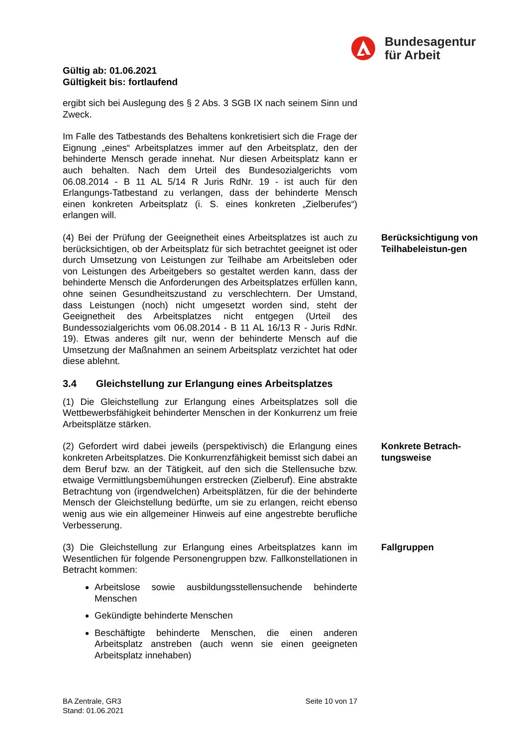Bundesagentur
für Arbeit
Gültig ab: 01.06.2021
Gültigkeit bis: fortlaufend
ergibt sich bei Auslegung des § 2 Abs. 3 SGB IX nach seinem Sinn und Zweck.
Im Falle des Tatbestands des Behaltens konkretisiert sich die Frage der Eignung „eines“ Arbeitsplatzes immer auf den Arbeitsplatz, den der behinderte Mensch gerade innehat. Nur diesen Arbeitsplatz kann er auch behalten. Nach dem Urteil des Bundesozialgerichts vom 06.08.2014 - B 11 AL 5/14 R Juris RdNr. 19 - ist auch für den Erlangungs-Tatbestand zu verlangen, dass der behinderte Mensch einen konkreten Arbeitsplatz (i. S. eines konkreten „Zielberufes“) erlangen will.
(4) Bei der Prüfung der Geeignetheit eines Arbeitsplatzes ist auch zu berücksichtigen, ob der Arbeitsplatz für sich betrachtet geeignet ist oder durch Umsetzung von Leistungen zur Teilhabe am Arbeitsleben oder von Leistungen des Arbeitgebers so gestaltet werden kann, dass der behinderte Mensch die Anforderungen des Arbeitsplatzes erfüllen kann, ohne seinen Gesundheitszustand zu verschlechtern. Der Umstand, dass Leistungen (noch) nicht umgesetzt worden sind, steht der Geeignetheit des Arbeitsplatzes nicht entgegen (Urteil des Bundessozialgerichts vom 06.08.2014 - B 11 AL 16/13 R - Juris RdNr. 19). Etwas anderes gilt nur, wenn der behinderte Mensch auf die Umsetzung der Maßnahmen an seinem Arbeitsplatz verzichtet hat oder diese ablehnt.
Berücksichtigung von Teilhabeleistun-gen
3.4 Gleichstellung zur Erlangung eines Arbeitsplatzes
(1) Die Gleichstellung zur Erlangung eines Arbeitsplatzes soll die Wettbewerbsfähigkeit behinderter Menschen in der Konkurrenz um freie Arbeitsplätze stärken.
(2) Gefordert wird dabei jeweils (perspektivisch) die Erlangung eines konkreten Arbeitsplatzes. Die Konkurrenzfähigkeit bemisst sich dabei an dem Beruf bzw. an der Tätigkeit, auf den sich die Stellensuche bzw. etwaige Vermittlungsbemühungen erstrecken (Zielberuf). Eine abstrakte Betrachtung von (irgendwelchen) Arbeitsplätzen, für die der behinderte Mensch der Gleichstellung bedürfte, um sie zu erlangen, reicht ebenso wenig aus wie ein allgemeiner Hinweis auf eine angestrebte berufliche Verbesserung.
Konkrete Betrach-tungsweise
(3) Die Gleichstellung zur Erlangung eines Arbeitsplatzes kann im Wesentlichen für folgende Personengruppen bzw. Fallkonstellationen in Betracht kommen:
Fallgruppen
Arbeitslose sowie ausbildungsstellensuchende behinderte Menschen
Gekündigte behinderte Menschen
Beschäftigte behinderte Menschen, die einen anderen Arbeitsplatz anstreben (auch wenn sie einen geeigneten Arbeitsplatz innehaben)
BA Zentrale, GR3
Stand: 01.06.2021
Seite 10 von 17